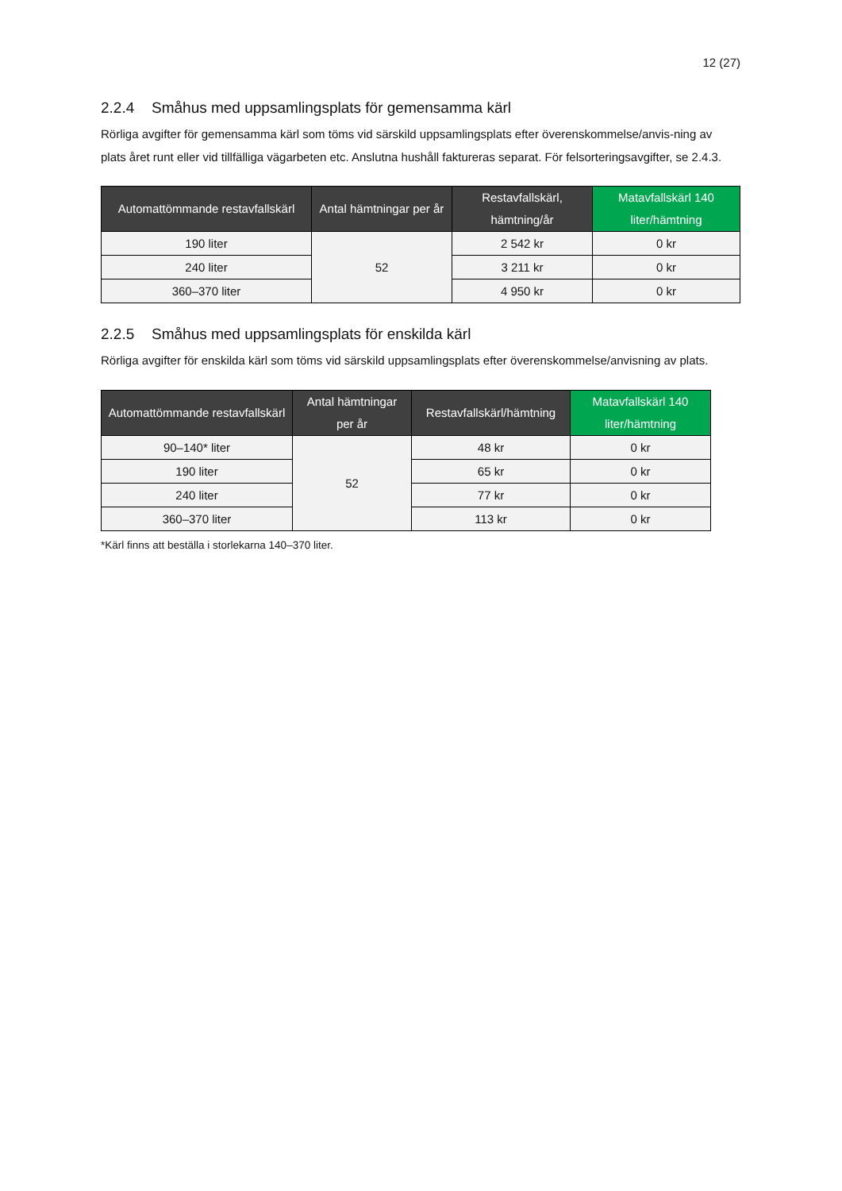12 (27)
2.2.4 Småhus med uppsamlingsplats för gemensamma kärl
Rörliga avgifter för gemensamma kärl som töms vid särskild uppsamlingsplats efter överenskommelse/anvis-ning av plats året runt eller vid tillfälliga vägarbeten etc. Anslutna hushåll faktureras separat. För felsorteringsavgifter, se 2.4.3.
| Automattömmande restavfallskärl | Antal hämtningar per år | Restavfallskärl, hämtning/år | Matavfallskärl 140 liter/hämtning |
| --- | --- | --- | --- |
| 190 liter | 52 | 2 542 kr | 0 kr |
| 240 liter | | 3 211 kr | 0 kr |
| 360–370 liter | | 4 950 kr | 0 kr |
2.2.5 Småhus med uppsamlingsplats för enskilda kärl
Rörliga avgifter för enskilda kärl som töms vid särskild uppsamlingsplats efter överenskommelse/anvisning av plats.
| Automattömmande restavfallskärl | Antal hämtningar per år | Restavfallskärl/hämtning | Matavfallskärl 140 liter/hämtning |
| --- | --- | --- | --- |
| 90–140* liter | 52 | 48 kr | 0 kr |
| 190 liter | | 65 kr | 0 kr |
| 240 liter | | 77 kr | 0 kr |
| 360–370 liter | | 113 kr | 0 kr |
*Kärl finns att beställa i storlekarna 140–370 liter.